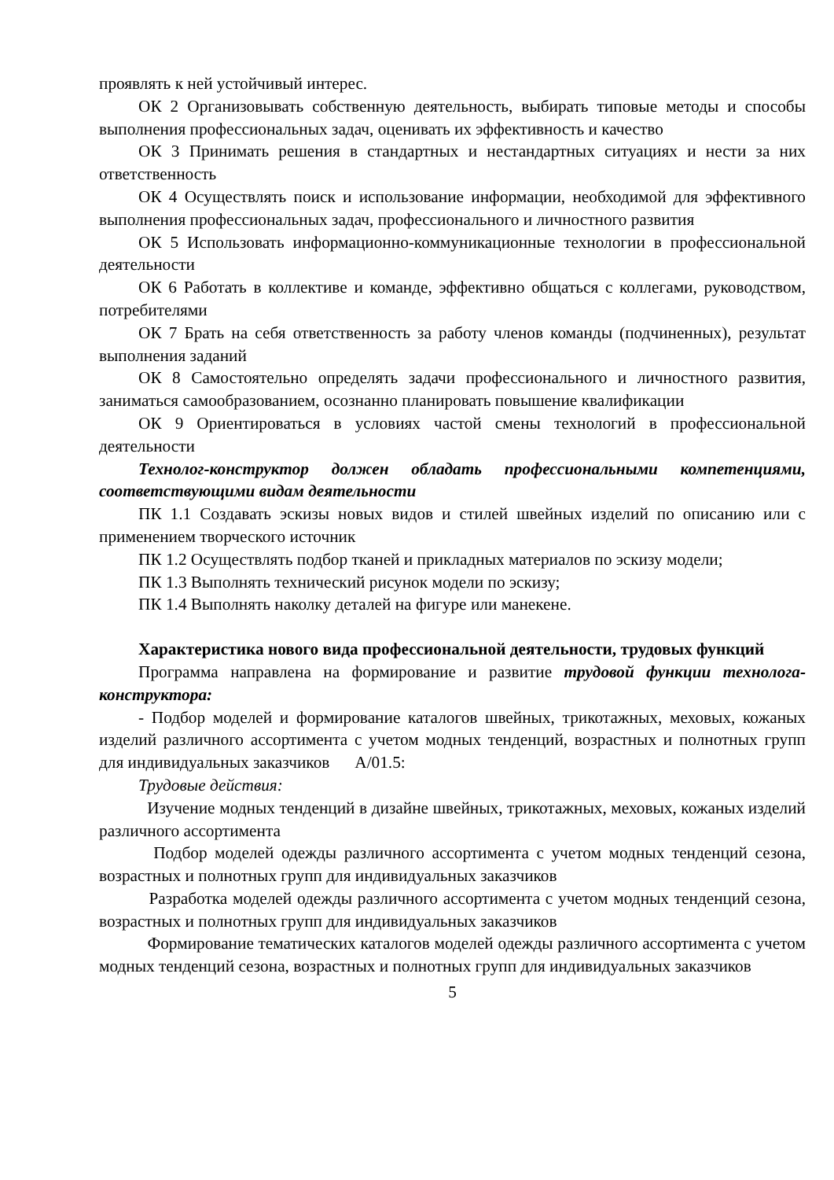проявлять к ней устойчивый интерес.
ОК 2 Организовывать собственную деятельность, выбирать типовые методы и способы выполнения профессиональных задач, оценивать их эффективность и качество
ОК 3 Принимать решения в стандартных и нестандартных ситуациях и нести за них ответственность
ОК 4 Осуществлять поиск и использование информации, необходимой для эффективного выполнения профессиональных задач, профессионального и личностного развития
ОК 5 Использовать информационно-коммуникационные технологии в профессиональной деятельности
ОК 6 Работать в коллективе и команде, эффективно общаться с коллегами, руководством, потребителями
ОК 7 Брать на себя ответственность за работу членов команды (подчиненных), результат выполнения заданий
ОК 8 Самостоятельно определять задачи профессионального и личностного развития, заниматься самообразованием, осознанно планировать повышение квалификации
ОК 9 Ориентироваться в условиях частой смены технологий в профессиональной деятельности
Технолог-конструктор должен обладать профессиональными компетенциями, соответствующими видам деятельности
ПК 1.1 Создавать эскизы новых видов и стилей швейных изделий по описанию или с применением творческого источник
ПК 1.2 Осуществлять подбор тканей и прикладных материалов по эскизу модели;
ПК 1.3 Выполнять технический рисунок модели по эскизу;
ПК 1.4 Выполнять наколку деталей на фигуре или манекене.
Характеристика нового вида профессиональной деятельности, трудовых функций
Программа направлена на формирование и развитие трудовой функции технолога-конструктора:
- Подбор моделей и формирование каталогов швейных, трикотажных, меховых, кожаных изделий различного ассортимента с учетом модных тенденций, возрастных и полнотных групп для индивидуальных заказчиков A/01.5:
Трудовые действия:
Изучение модных тенденций в дизайне швейных, трикотажных, меховых, кожаных изделий различного ассортимента
Подбор моделей одежды различного ассортимента с учетом модных тенденций сезона, возрастных и полнотных групп для индивидуальных заказчиков
Разработка моделей одежды различного ассортимента с учетом модных тенденций сезона, возрастных и полнотных групп для индивидуальных заказчиков
Формирование тематических каталогов моделей одежды различного ассортимента с учетом модных тенденций сезона, возрастных и полнотных групп для индивидуальных заказчиков
5